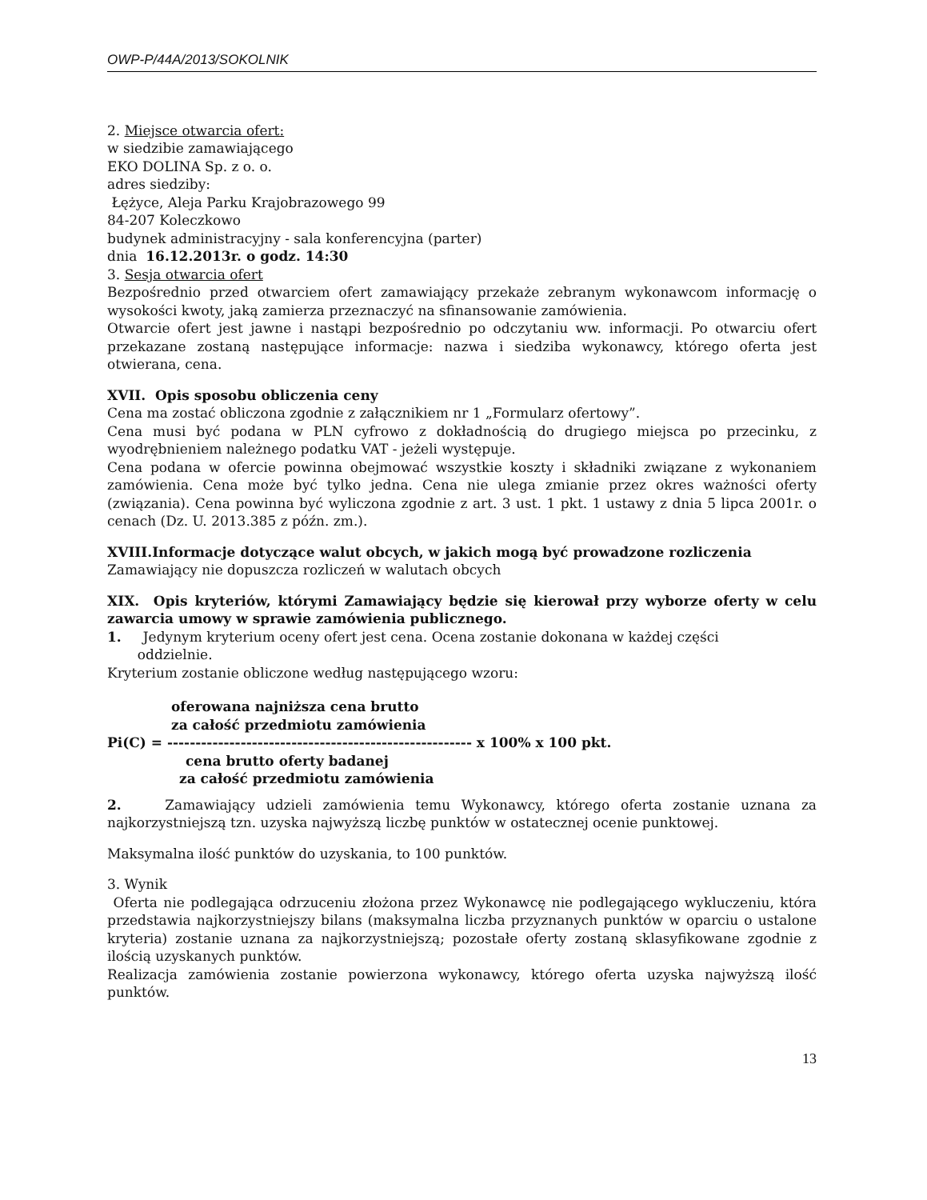OWP-P/44A/2013/SOKOLNIK
2. Miejsce otwarcia ofert:
w siedzibie zamawiającego
EKO DOLINA Sp. z o. o.
adres siedziby:
Łężyce, Aleja Parku Krajobrazowego 99
84-207 Koleczkowo
budynek administracyjny - sala konferencyjna (parter)
dnia 16.12.2013r. o godz. 14:30
3. Sesja otwarcia ofert
Bezpośrednio przed otwarciem ofert zamawiający przekaże zebranym wykonawcom informację o wysokości kwoty, jaką zamierza przeznaczyć na sfinansowanie zamówienia.
Otwarcie ofert jest jawne i nastąpi bezpośrednio po odczytaniu ww. informacji. Po otwarciu ofert przekazane zostaną następujące informacje: nazwa i siedziba wykonawcy, którego oferta jest otwierana, cena.
XVII. Opis sposobu obliczenia ceny
Cena ma zostać obliczona zgodnie z załącznikiem nr 1 „Formularz ofertowy”.
Cena musi być podana w PLN cyfrowo z dokładnością do drugiego miejsca po przecinku, z wyodrębnieniem należnego podatku VAT - jeżeli występuje.
Cena podana w ofercie powinna obejmować wszystkie koszty i składniki związane z wykonaniem zamówienia. Cena może być tylko jedna. Cena nie ulega zmianie przez okres ważności oferty (związania). Cena powinna być wyliczona zgodnie z art. 3 ust. 1 pkt. 1 ustawy z dnia 5 lipca 2001r. o cenach (Dz. U. 2013.385 z późn. zm.).
XVIII.Informacje dotyczące walut obcych, w jakich mogą być prowadzone rozliczenia
Zamawiający nie dopuszcza rozliczeń w walutach obcych
XIX. Opis kryteriów, którymi Zamawiający będzie się kierował przy wyborze oferty w celu zawarcia umowy w sprawie zamówienia publicznego.
1. Jedynym kryterium oceny ofert jest cena. Ocena zostanie dokonana w każdej części
oddzielnie.
Kryterium zostanie obliczone według następującego wzoru:
oferowana najniższa cena brutto
za całość przedmiotu zamówienia
Pi(C) = ------------------------------------------------------ x 100% x 100 pkt.
cena brutto oferty badanej
za całość przedmiotu zamówienia
2. Zamawiający udzieli zamówienia temu Wykonawcy, którego oferta zostanie uznana za najkorzystniejszą tzn. uzyska najwyższą liczbę punktów w ostatecznej ocenie punktowej.
Maksymalna ilość punktów do uzyskania, to 100 punktów.
3. Wynik
Oferta nie podlegająca odrzuceniu złożona przez Wykonawcę nie podlegającego wykluczeniu, która przedstawia najkorzystniejszy bilans (maksymalna liczba przyznanych punktów w oparciu o ustalone kryteria) zostanie uznana za najkorzystniejszą; pozostałe oferty zostaną sklasyfikowane zgodnie z ilością uzyskanych punktów.
Realizacja zamówienia zostanie powierzona wykonawcy, którego oferta uzyska najwyższą ilość punktów.
13